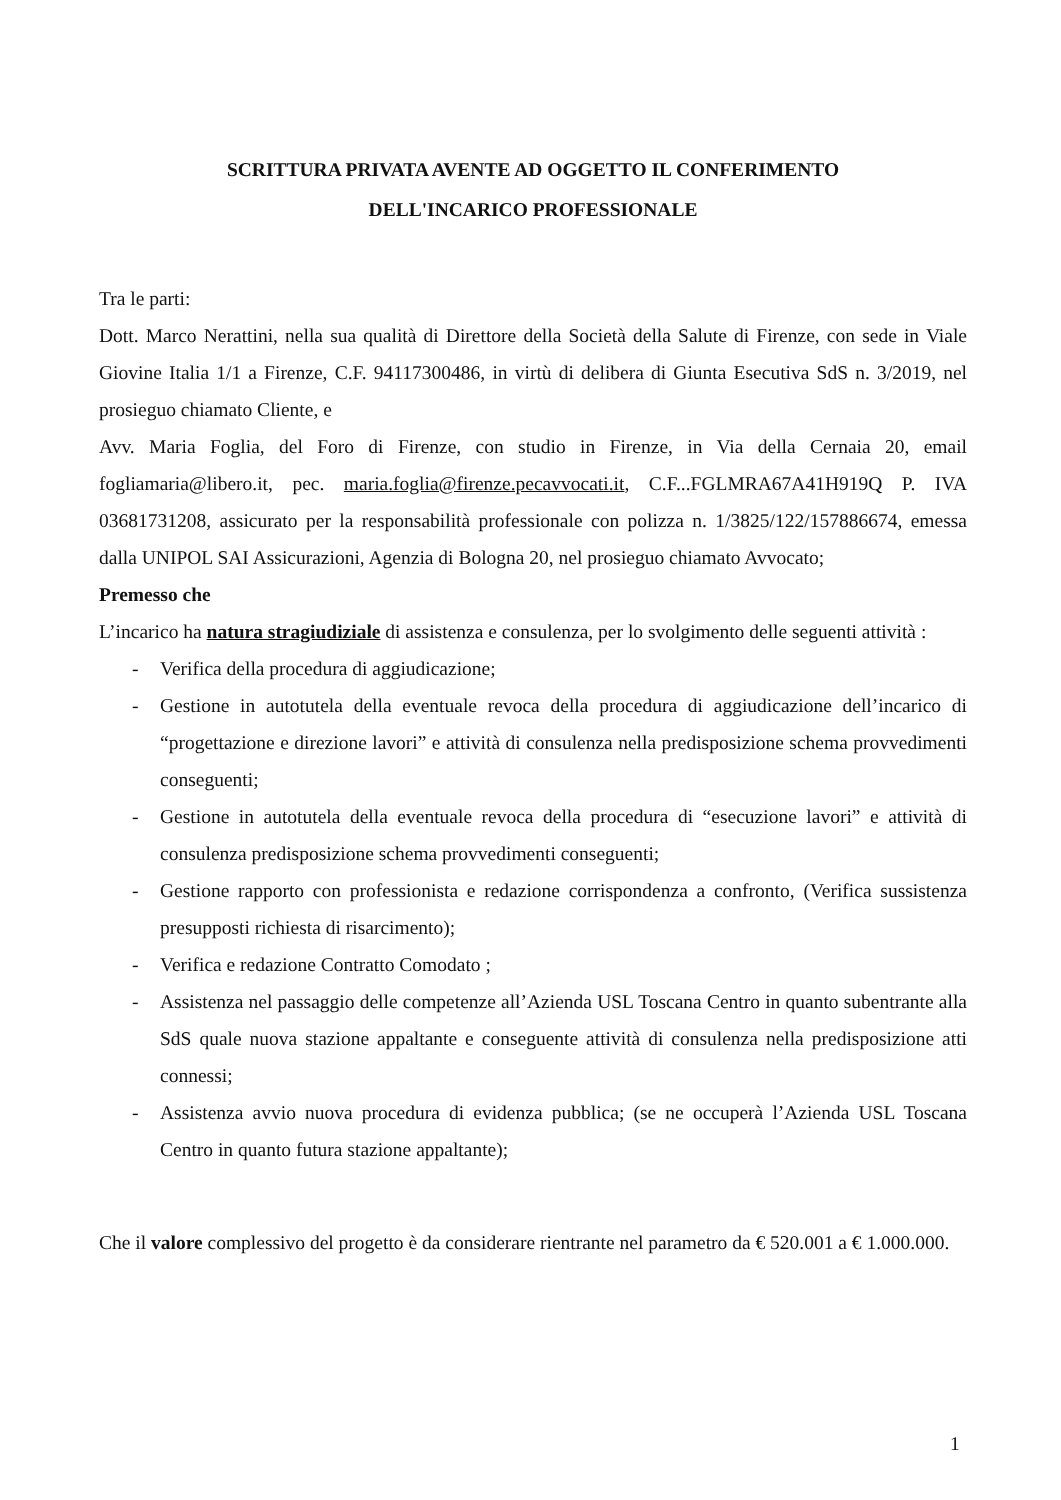SCRITTURA PRIVATA AVENTE AD OGGETTO IL CONFERIMENTO
DELL'INCARICO PROFESSIONALE
Tra le parti:
Dott. Marco Nerattini, nella sua qualità di Direttore della Società della Salute di Firenze, con sede in Viale Giovine Italia 1/1 a Firenze, C.F. 94117300486, in virtù di delibera di Giunta Esecutiva SdS n. 3/2019, nel prosieguo chiamato Cliente, e
Avv. Maria Foglia, del Foro di Firenze, con studio in Firenze, in Via della Cernaia 20, email fogliamaria@libero.it, pec. maria.foglia@firenze.pecavvocati.it, C.F...FGLMRA67A41H919Q P. IVA 03681731208, assicurato per la responsabilità professionale con polizza n. 1/3825/122/157886674, emessa dalla UNIPOL SAI Assicurazioni, Agenzia di Bologna 20, nel prosieguo chiamato Avvocato;
Premesso che
L’incarico ha natura stragiudiziale di assistenza e consulenza, per lo svolgimento delle seguenti attività :
- Verifica della procedura di aggiudicazione;
- Gestione in autotutela della eventuale revoca della procedura di aggiudicazione dell’incarico di “progettazione e direzione lavori” e attività di consulenza nella predisposizione schema provvedimenti conseguenti;
- Gestione in autotutela della eventuale revoca della procedura di “esecuzione lavori” e attività di consulenza predisposizione schema provvedimenti conseguenti;
- Gestione rapporto con professionista e redazione corrispondenza a confronto, (Verifica sussistenza presupposti richiesta di risarcimento);
- Verifica e redazione Contratto Comodato ;
- Assistenza nel passaggio delle competenze all’Azienda USL Toscana Centro in quanto subentrante alla SdS quale nuova stazione appaltante e conseguente attività di consulenza nella predisposizione atti connessi;
- Assistenza avvio nuova procedura di evidenza pubblica; (se ne occuperà l’Azienda USL Toscana Centro in quanto futura stazione appaltante);
Che il valore complessivo del progetto è da considerare rientrante nel parametro da € 520.001 a € 1.000.000.
1